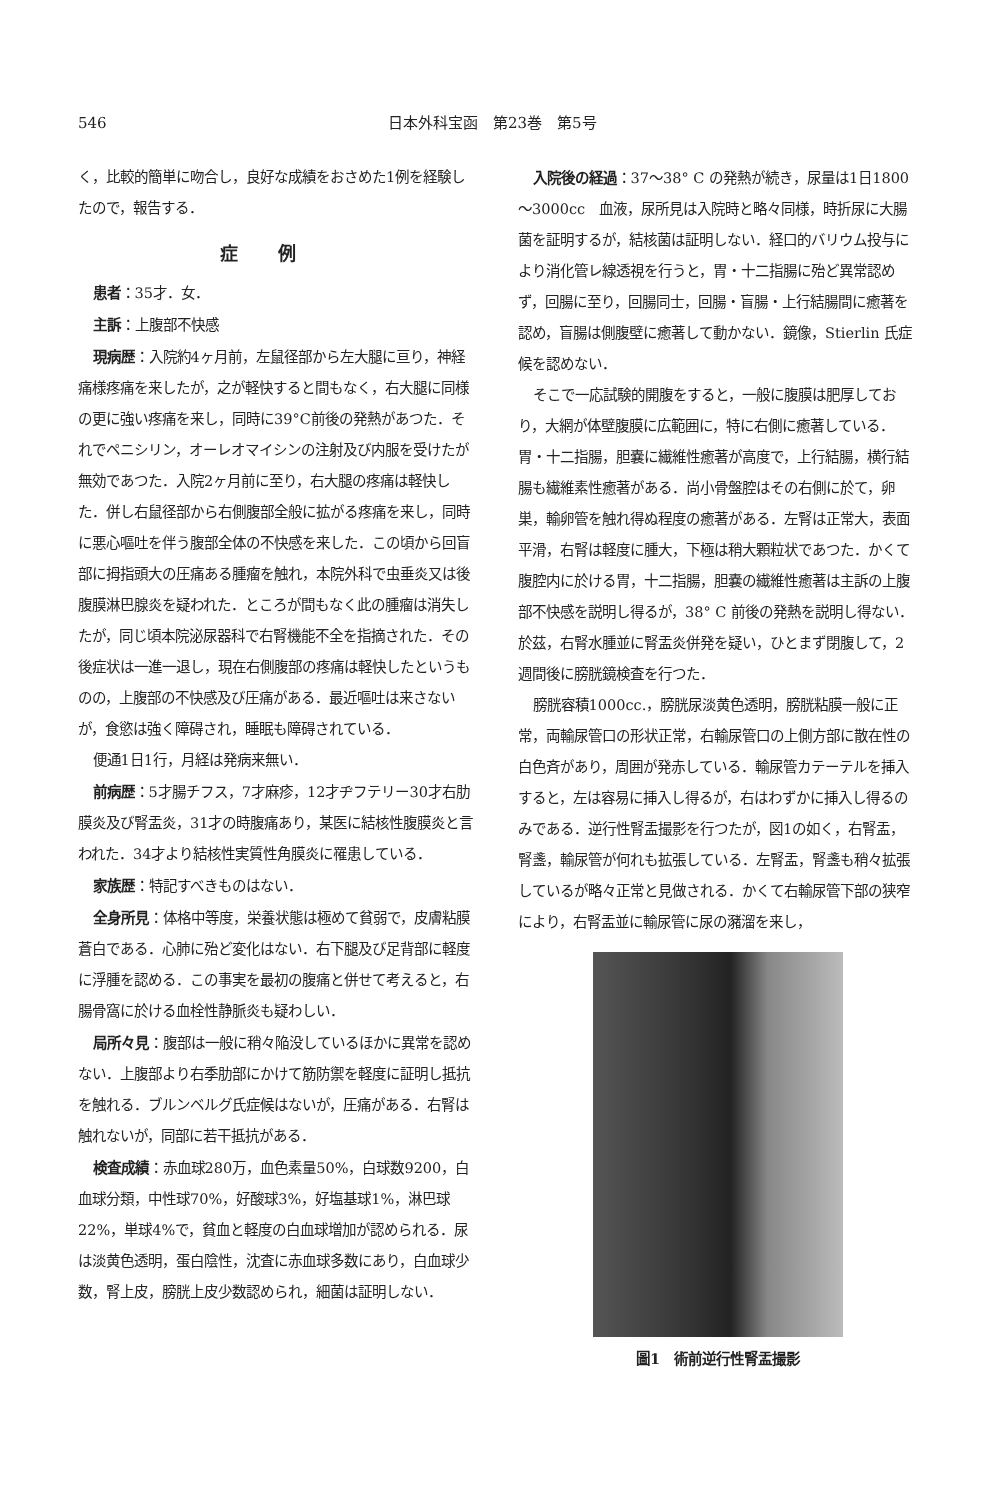546 日本外科宝函　第23巻　第5号
く，比較的簡単に吻合し，良好な成績をおさめた1例を経験したので，報告する．
症例
患者：35才．女．
主訴：上腹部不快感
現病歴：入院約4ヶ月前，左鼠径部から左大腿に亘り，神経痛様疼痛を来したが，之が軽快すると間もなく，右大腿に同様の更に強い疼痛を来し，同時に39°C前後の発熱があつた．それでペニシリン，オーレオマイシンの注射及び内服を受けたが無効であつた．入院2ヶ月前に至り，右大腿の疼痛は軽快した．併し右鼠径部から右側腹部全般に拡がる疼痛を来し，同時に悪心嘔吐を伴う腹部全体の不快感を来した．この頃から回盲部に拇指頭大の圧痛ある腫瘤を触れ，本院外科で虫垂炎又は後腹膜淋巴腺炎を疑われた．ところが間もなく此の腫瘤は消失したが，同じ頃本院泌尿器科で右腎機能不全を指摘された．その後症状は一進一退し，現在右側腹部の疼痛は軽快したというものの，上腹部の不快感及び圧痛がある．最近嘔吐は来さないが，食慾は強く障碍され，睡眠も障碍されている．
便通1日1行，月経は発病来無い．
前病歴：5才腸チフス，7才麻疹，12才ヂフテリー30才右肋膜炎及び腎盂炎，31才の時腹痛あり，某医に結核性腹膜炎と言われた．34才より結核性実質性角膜炎に罹患している．
家族歴：特記すべきものはない．
全身所見：体格中等度，栄養状態は極めて貧弱で，皮膚粘膜蒼白である．心肺に殆ど変化はない．右下腿及び足背部に軽度に浮腫を認める．この事実を最初の腹痛と併せて考えると，右腸骨窩に於ける血栓性静脈炎も疑わしい．
局所々見：腹部は一般に稍々陥没しているほかに異常を認めない．上腹部より右季肋部にかけて筋防禦を軽度に証明し抵抗を触れる．ブルンベルグ氏症候はないが，圧痛がある．右腎は触れないが，同部に若干抵抗がある．
検査成績：赤血球280万，血色素量50%，白球数9200，白血球分類，中性球70%，好酸球3%，好塩基球1%，淋巴球22%，単球4%で，貧血と軽度の白血球増加が認められる．尿は淡黄色透明，蛋白陰性，沈査に赤血球多数にあり，白血球少数，腎上皮，膀胱上皮少数認められ，細菌は証明しない．
入院後の経過：37～38° C の発熱が続き，尿量は1日1800～3000cc　血液，尿所見は入院時と略々同様，時折尿に大腸菌を証明するが，結核菌は証明しない．経口的バリウム投与により消化管レ線透視を行うと，胃・十二指腸に殆ど異常認めず，回腸に至り，回腸同士，回腸・盲腸・上行結腸間に癒著を認め，盲腸は側腹壁に癒著して動かない．鏡像，Stierlin 氏症候を認めない．
そこで一応試験的開腹をすると，一般に腹膜は肥厚しており，大網が体壁腹膜に広範囲に，特に右側に癒著している．胃・十二指腸，胆嚢に繊維性癒著が高度で，上行結腸，横行結腸も繊維素性癒著がある．尚小骨盤腔はその右側に於て，卵巣，輸卵管を触れ得ぬ程度の癒著がある．左腎は正常大，表面平滑，右腎は軽度に腫大，下極は稍大顆粒状であつた．かくて腹腔内に於ける胃，十二指腸，胆嚢の繊維性癒著は主訴の上腹部不快感を説明し得るが，38° C 前後の発熱を説明し得ない．於茲，右腎水腫並に腎盂炎併発を疑い，ひとまず閉腹して，2週間後に膀胱鏡検査を行つた．
膀胱容積1000cc.，膀胱尿淡黄色透明，膀胱粘膜一般に正常，両輸尿管口の形状正常，右輸尿管口の上側方部に散在性の白色斉があり，周囲が発赤している．輸尿管カテーテルを挿入すると，左は容易に挿入し得るが，右はわずかに挿入し得るのみである．逆行性腎盂撮影を行つたが，図1の如く，右腎盂，腎盞，輸尿管が何れも拡張している．左腎盂，腎盞も稍々拡張しているが略々正常と見做される．かくて右輸尿管下部の狭窄により，右腎盂並に輸尿管に尿の瀦溜を来し，
圖1　術前逆行性腎盂撮影